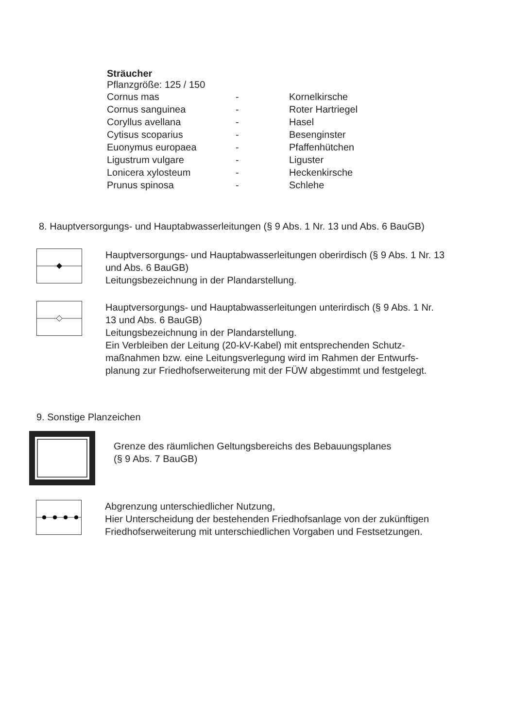Sträucher
Pflanzgröße: 125 / 150
| Cornus mas | - | Kornelkirsche |
| Cornus sanguinea | - | Roter Hartriegel |
| Coryllus avellana | - | Hasel |
| Cytisus scoparius | - | Besenginster |
| Euonymus europaea | - | Pfaffenhütchen |
| Ligustrum vulgare | - | Liguster |
| Lonicera xylosteum | - | Heckenkirsche |
| Prunus spinosa | - | Schlehe |
8. Hauptversorgungs- und Hauptabwasserleitungen (§ 9 Abs. 1 Nr. 13 und Abs. 6 BauGB)
Hauptversorgungs- und Hauptabwasserleitungen oberirdisch (§ 9 Abs. 1 Nr. 13 und Abs. 6 BauGB)
Leitungsbezeichnung in der Plandarstellung.
Hauptversorgungs- und Hauptabwasserleitungen unterirdisch (§ 9 Abs. 1 Nr. 13 und Abs. 6 BauGB)
Leitungsbezeichnung in der Plandarstellung.
Ein Verbleiben der Leitung (20-kV-Kabel) mit entsprechenden Schutz-maßnahmen bzw. eine Leitungsverlegung wird im Rahmen der Entwurfs-planung zur Friedhofserweiterung mit der FÜW abgestimmt und festgelegt.
9. Sonstige Planzeichen
Grenze des räumlichen Geltungsbereichs des Bebauungsplanes
(§ 9 Abs. 7 BauGB)
Abgrenzung unterschiedlicher Nutzung,
Hier Unterscheidung der bestehenden Friedhofsanlage von der zukünftigen Friedhofserweiterung mit unterschiedlichen Vorgaben und Festsetzungen.